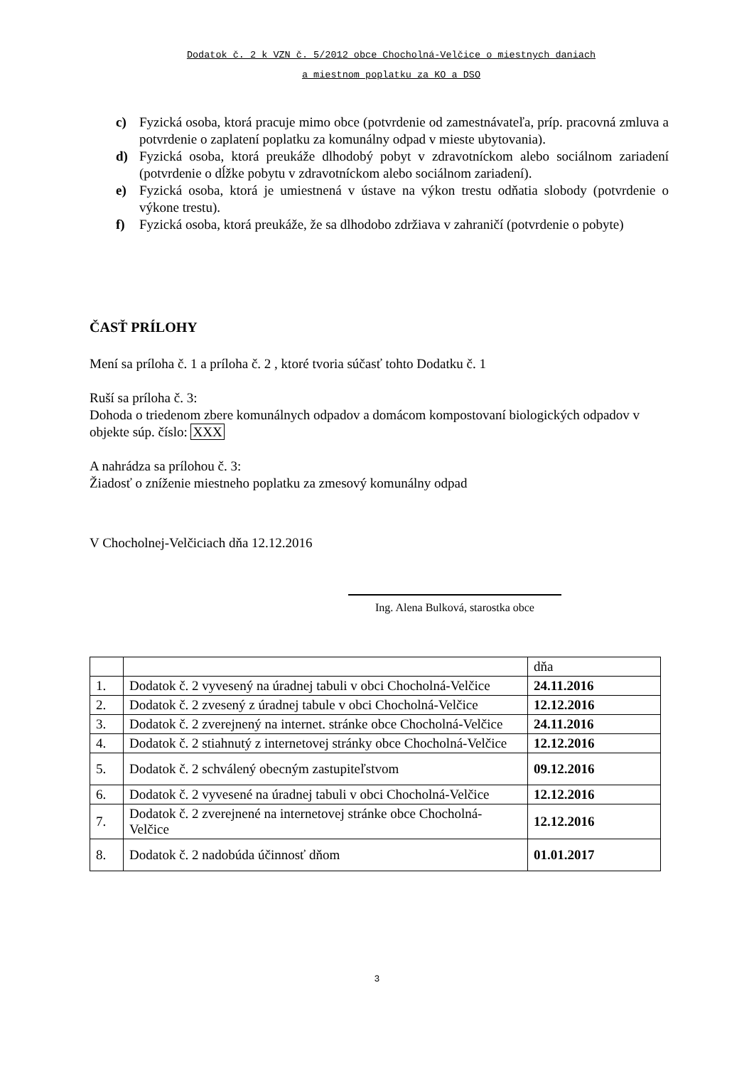Dodatok č. 2 k VZN č. 5/2012 obce Chocholná-Velčice o miestnych daniach
a miestnom poplatku za KO a DSO
c) Fyzická osoba, ktorá pracuje mimo obce (potvrdenie od zamestnávateľa, príp. pracovná zmluva a potvrdenie o zaplatení poplatku za komunálny odpad v mieste ubytovania).
d) Fyzická osoba, ktorá preukáže dlhodobý pobyt v zdravotníckom alebo sociálnom zariadení (potvrdenie o dĺžke pobytu v zdravotníckom alebo sociálnom zariadení).
e) Fyzická osoba, ktorá je umiestnená v ústave na výkon trestu odňatia slobody (potvrdenie o výkone trestu).
f) Fyzická osoba, ktorá preukáže, že sa dlhodobo zdržiava v zahraničí (potvrdenie o pobyte)
ČASŤ PRÍLOHY
Mení sa príloha č. 1 a príloha č. 2 , ktoré tvoria súčasť tohto Dodatku č. 1
Ruší sa príloha č. 3:
Dohoda o triedenom zbere komunálnych odpadov a domácom kompostovaní biologických odpadov v objekte súp. číslo: XXX
A nahrádza sa prílohou č. 3:
Žiadosť o zníženie miestneho poplatku za zmesový komunálny odpad
V Chocholnej-Velčiciach dňa 12.12.2016
Ing. Alena Bulková, starostka obce
| | | dňa |
| 1. | Dodatok č. 2 vyvesený na úradnej tabuli v obci Chocholná-Velčice | 24.11.2016 |
| 2. | Dodatok č. 2 zvesený z úradnej tabule v obci Chocholná-Velčice | 12.12.2016 |
| 3. | Dodatok č. 2 zverejnený na internet. stránke obce Chocholná-Velčice | 24.11.2016 |
| 4. | Dodatok č. 2 stiahnutý z internetovej stránky obce Chocholná-Velčice | 12.12.2016 |
| 5. | Dodatok č. 2 schválený obecným zastupiteľstvom | 09.12.2016 |
| 6. | Dodatok č. 2 vyvesené na úradnej tabuli v obci Chocholná-Velčice | 12.12.2016 |
| 7. | Dodatok č. 2 zverejnené na internetovej stránke obce Chocholná-Velčice | 12.12.2016 |
| 8. | Dodatok č. 2 nadobúda účinnosť dňom | 01.01.2017 |
3